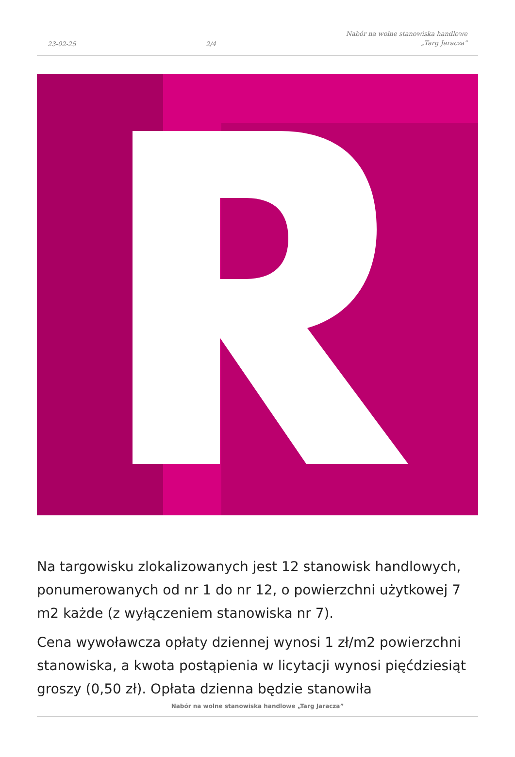23-02-25 2/4 Nabór na wolne stanowiska handlowe
„Targ Jaracza”
Na targowisku zlokalizowanych jest 12 stanowisk handlowych, ponumerowanych od nr 1 do nr 12, o powierzchni użytkowej 7 m2 każde (z wyłączeniem stanowiska nr 7).
Cena wywoławcza opłaty dziennej wynosi 1 zł/m2 powierzchni stanowiska, a kwota postąpienia w licytacji wynosi pięćdziesiąt groszy (0,50 zł). Opłata dzienna będzie stanowiła
Nabór na wolne stanowiska handlowe „Targ Jaracza”